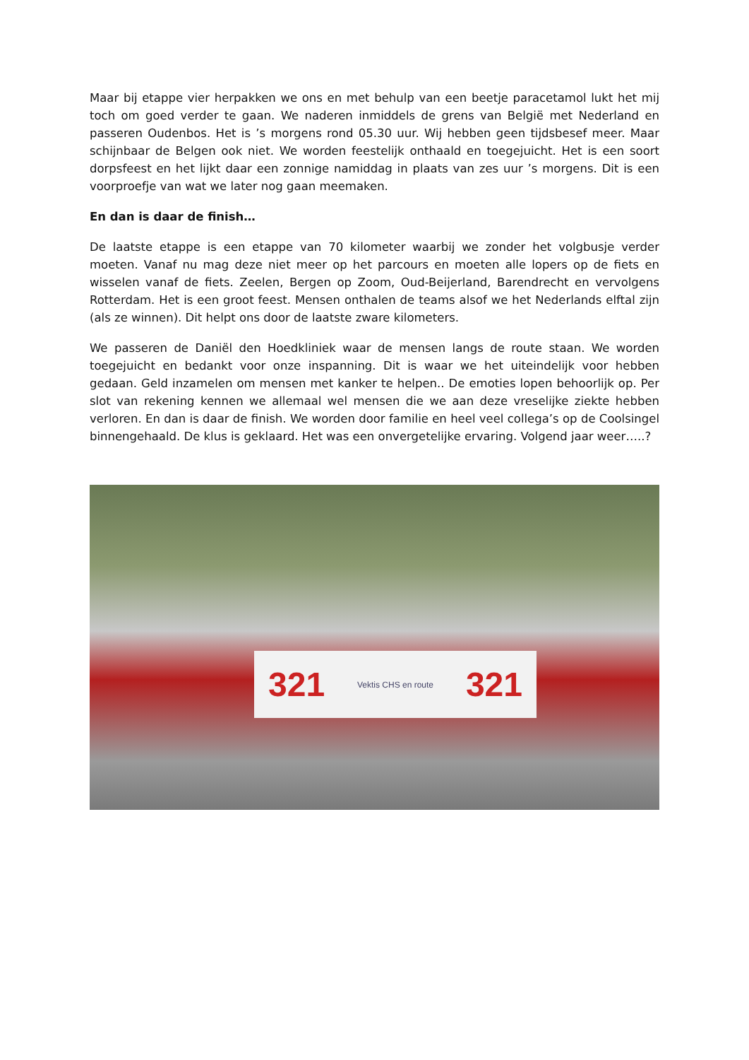Maar bij etappe vier herpakken we ons en met behulp van een beetje paracetamol lukt het mij toch om goed verder te gaan. We naderen inmiddels de grens van België met Nederland en passeren Oudenbos. Het is ’s morgens rond 05.30 uur. Wij hebben geen tijdsbesef meer. Maar schijnbaar de Belgen ook niet. We worden feestelijk onthaald en toegejuicht. Het is een soort dorpsfeest en het lijkt daar een zonnige namiddag in plaats van zes uur ’s morgens. Dit is een voorproefje van wat we later nog gaan meemaken.
En dan is daar de finish…
De laatste etappe is een etappe van 70 kilometer waarbij we zonder het volgbusje verder moeten. Vanaf nu mag deze niet meer op het parcours en moeten alle lopers op de fiets en wisselen vanaf de fiets. Zeelen, Bergen op Zoom, Oud-Beijerland, Barendrecht en vervolgens Rotterdam. Het is een groot feest. Mensen onthalen de teams alsof we het Nederlands elftal zijn (als ze winnen). Dit helpt ons door de laatste zware kilometers.
We passeren de Daniël den Hoedkliniek waar de mensen langs de route staan. We worden toegejuicht en bedankt voor onze inspanning. Dit is waar we het uiteindelijk voor hebben gedaan. Geld inzamelen om mensen met kanker te helpen.. De emoties lopen behoorlijk op. Per slot van rekening kennen we allemaal wel mensen die we aan deze vreselijke ziekte hebben verloren. En dan is daar de finish. We worden door familie en heel veel collega’s op de Coolsingel binnengehaald. De klus is geklaard. Het was een onvergetelijke ervaring. Volgend jaar weer…..?
321 Vektis CHS en route 321